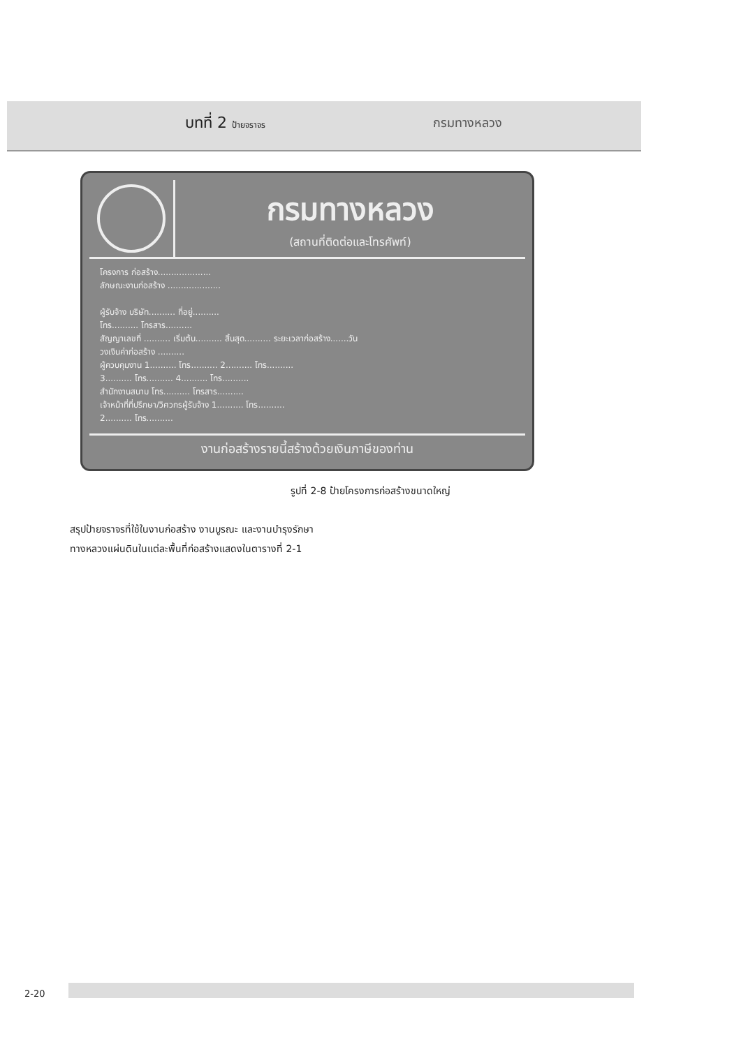บทที่ 2 ป้ายจราจร
กรมทางหลวง
กรมทางหลวง
(สถานที่ติดต่อและโทรศัพท์)
โครงการ ก่อสร้าง....................
ลักษณะงานก่อสร้าง ....................
ผู้รับจ้าง บริษัท.......... ที่อยู่..........
โทร.......... โทรสาร..........
สัญญาเลขที่ .......... เริ่มต้น.......... สิ้นสุด.......... ระยะเวลาก่อสร้าง.......วัน
วงเงินค่าก่อสร้าง ..........
ผู้ควบคุมงาน 1.......... โทร.......... 2.......... โทร..........
3.......... โทร.......... 4.......... โทร..........
สำนักงานสนาม โทร.......... โทรสาร..........
เจ้าหน้าที่ที่ปรึกษา/วิศวกรผู้รับจ้าง 1.......... โทร..........
2.......... โทร..........
งานก่อสร้างรายนี้สร้างด้วยเงินภาษีของท่าน
รูปที่ 2-8 ป้ายโครงการก่อสร้างขนาดใหญ่
สรุปป้ายจราจรที่ใช้ในงานก่อสร้าง งานบูรณะ และงานบำรุงรักษา
ทางหลวงแผ่นดินในแต่ละพื้นที่ก่อสร้างแสดงในตารางที่ 2-1
2-20